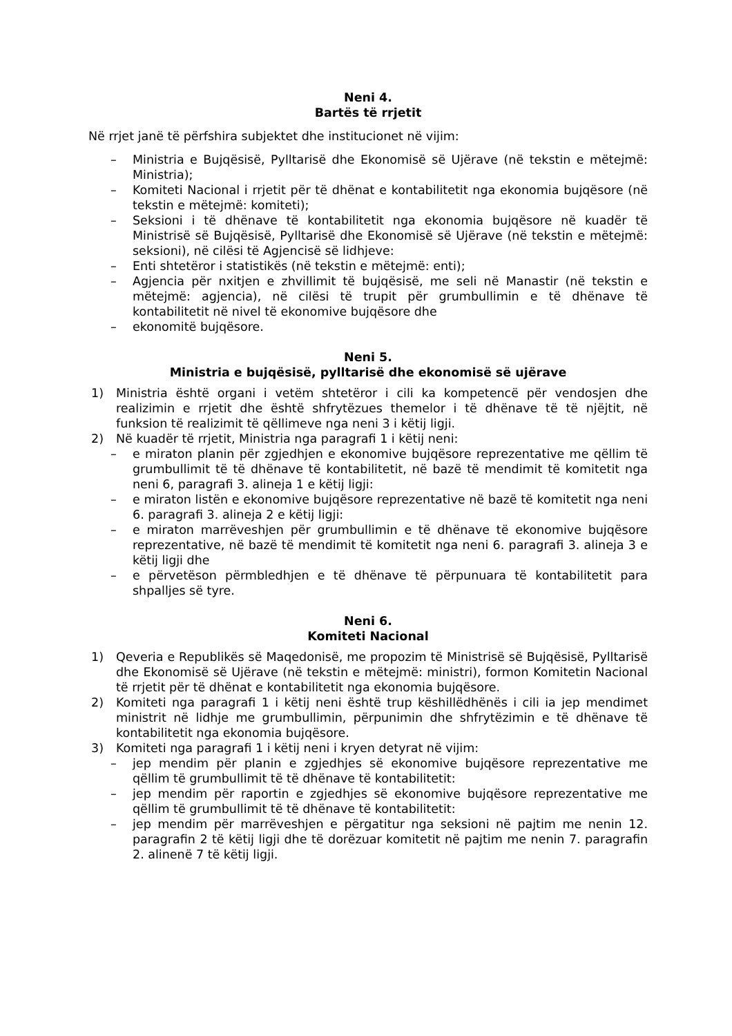Neni 4.
Bartës të rrjetit
Në rrjet janë të përfshira subjektet dhe institucionet në vijim:
– Ministria e Bujqësisë, Pylltarisë dhe Ekonomisë së Ujërave (në tekstin e mëtejmë: Ministria);
– Komiteti Nacional i rrjetit për të dhënat e kontabilitetit nga ekonomia bujqësore (në tekstin e mëtejmë: komiteti);
– Seksioni i të dhënave të kontabilitetit nga ekonomia bujqësore në kuadër të Ministrisë së Bujqësisë, Pylltarisë dhe Ekonomisë së Ujërave (në tekstin e mëtejmë: seksioni), në cilësi të Agjencisë së lidhjeve:
– Enti shtetëror i statistikës (në tekstin e mëtejmë: enti);
– Agjencia për nxitjen e zhvillimit të bujqësisë, me seli në Manastir (në tekstin e mëtejmë: agjencia), në cilësi të trupit për grumbullimin e të dhënave të kontabilitetit në nivel të ekonomive bujqësore dhe
– ekonomitë bujqësore.
Neni 5.
Ministria e bujqësisë, pylltarisë dhe ekonomisë së ujërave
1) Ministria është organi i vetëm shtetëror i cili ka kompetencë për vendosjen dhe realizimin e rrjetit dhe është shfrytëzues themelor i të dhënave të të njëjtit, në funksion të realizimit të qëllimeve nga neni 3 i këtij ligji.
2) Në kuadër të rrjetit, Ministria nga paragrafi 1 i këtij neni:
– e miraton planin për zgjedhjen e ekonomive bujqësore reprezentative me qëllim të grumbullimit të të dhënave të kontabilitetit, në bazë të mendimit të komitetit nga neni 6, paragrafi 3. alineja 1 e këtij ligji:
– e miraton listën e ekonomive bujqësore reprezentative në bazë të komitetit nga neni 6. paragrafi 3. alineja 2 e këtij ligji:
– e miraton marrëveshjen për grumbullimin e të dhënave të ekonomive bujqësore reprezentative, në bazë të mendimit të komitetit nga neni 6. paragrafi 3. alineja 3 e këtij ligji dhe
– e përvetëson përmbledhjen e të dhënave të përpunuara të kontabilitetit para shpalljes së tyre.
Neni 6.
Komiteti Nacional
1) Qeveria e Republikës së Maqedonisë, me propozim të Ministrisë së Bujqësisë, Pylltarisë dhe Ekonomisë së Ujërave (në tekstin e mëtejmë: ministri), formon Komitetin Nacional të rrjetit për të dhënat e kontabilitetit nga ekonomia bujqësore.
2) Komiteti nga paragrafi 1 i këtij neni është trup këshillëdhënës i cili ia jep mendimet ministrit në lidhje me grumbullimin, përpunimin dhe shfrytëzimin e të dhënave të kontabilitetit nga ekonomia bujqësore.
3) Komiteti nga paragrafi 1 i këtij neni i kryen detyrat në vijim:
– jep mendim për planin e zgjedhjes së ekonomive bujqësore reprezentative me qëllim të grumbullimit të të dhënave të kontabilitetit:
– jep mendim për raportin e zgjedhjes së ekonomive bujqësore reprezentative me qëllim të grumbullimit të të dhënave të kontabilitetit:
– jep mendim për marrëveshjen e përgatitur nga seksioni në pajtim me nenin 12. paragrafin 2 të këtij ligji dhe të dorëzuar komitetit në pajtim me nenin 7. paragrafin 2. alinenë 7 të këtij ligji.